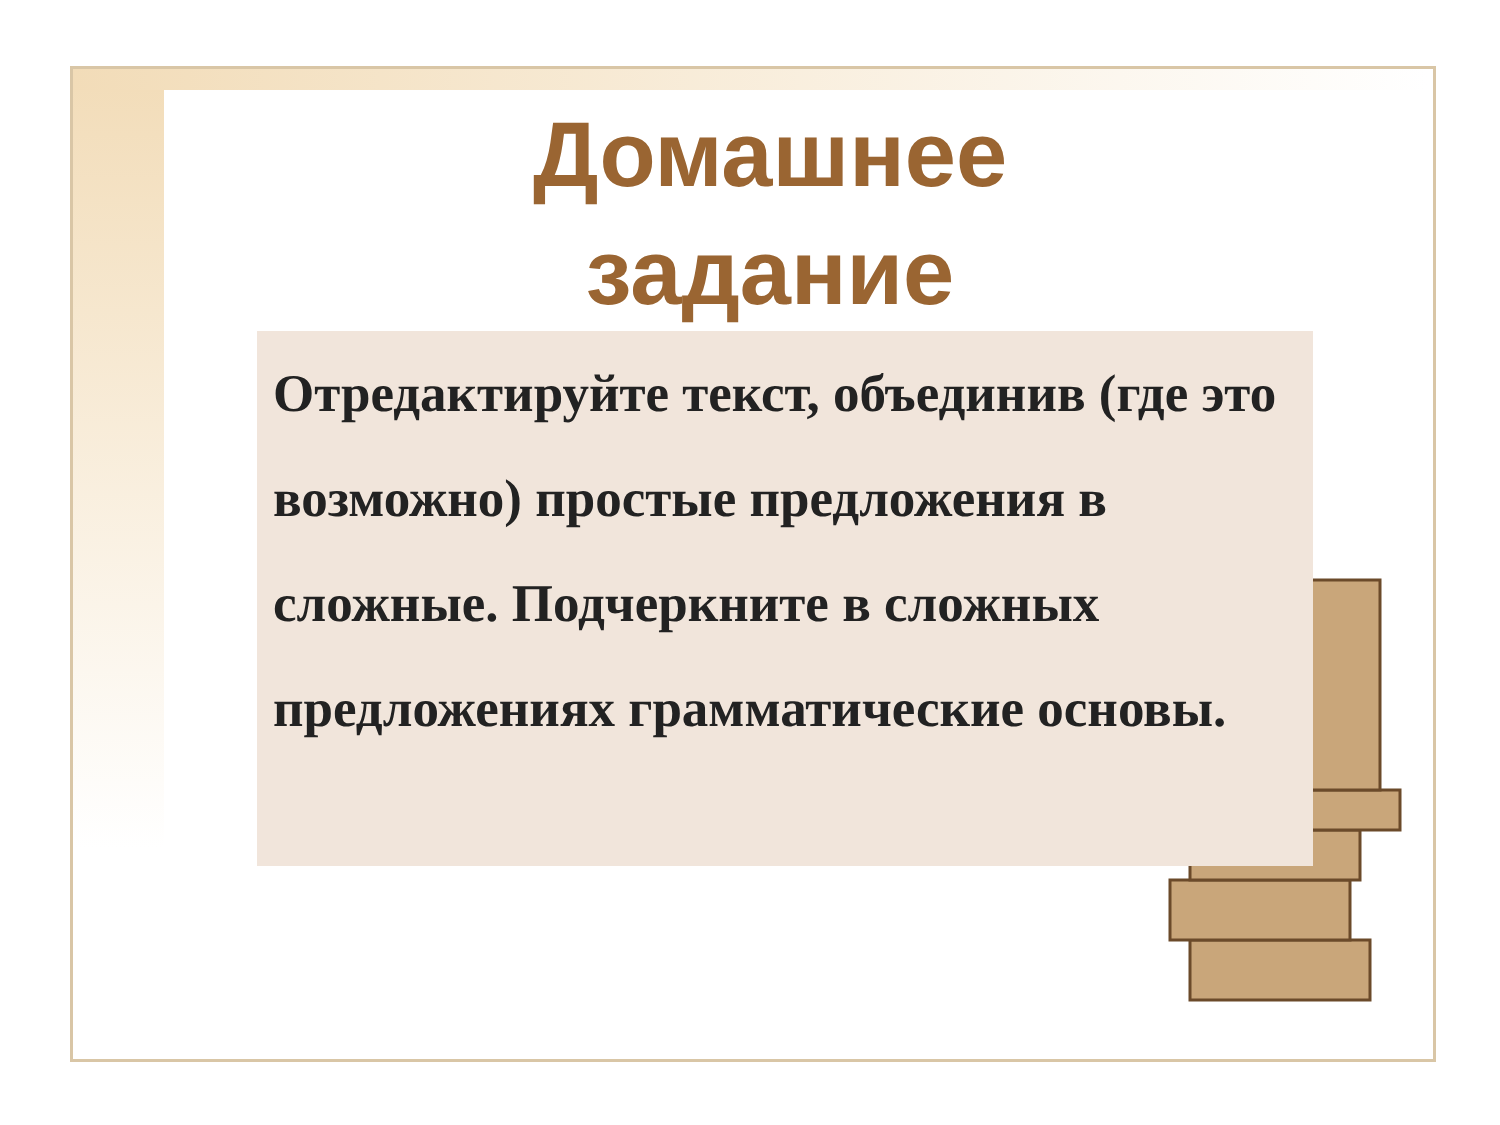Домашнее
задание
Отредактируйте текст, объединив (где это возможно) простые предложения в сложные. Подчеркните в сложных предложениях грамматические основы.